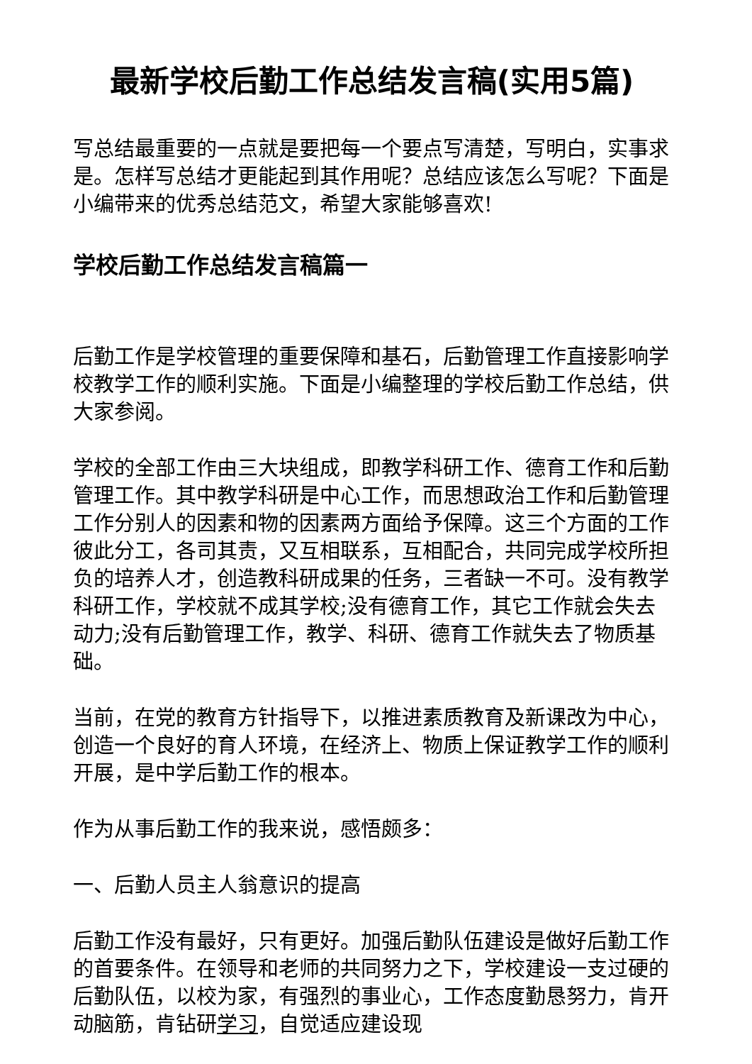最新学校后勤工作总结发言稿(实用5篇)
写总结最重要的一点就是要把每一个要点写清楚，写明白，实事求是。怎样写总结才更能起到其作用呢？总结应该怎么写呢？下面是小编带来的优秀总结范文，希望大家能够喜欢!
学校后勤工作总结发言稿篇一
后勤工作是学校管理的重要保障和基石，后勤管理工作直接影响学校教学工作的顺利实施。下面是小编整理的学校后勤工作总结，供大家参阅。
学校的全部工作由三大块组成，即教学科研工作、德育工作和后勤管理工作。其中教学科研是中心工作，而思想政治工作和后勤管理工作分别人的因素和物的因素两方面给予保障。这三个方面的工作彼此分工，各司其责，又互相联系，互相配合，共同完成学校所担负的培养人才，创造教科研成果的任务，三者缺一不可。没有教学科研工作，学校就不成其学校;没有德育工作，其它工作就会失去动力;没有后勤管理工作，教学、科研、德育工作就失去了物质基础。
当前，在党的教育方针指导下，以推进素质教育及新课改为中心，创造一个良好的育人环境，在经济上、物质上保证教学工作的顺利开展，是中学后勤工作的根本。
作为从事后勤工作的我来说，感悟颇多：
一、后勤人员主人翁意识的提高
后勤工作没有最好，只有更好。加强后勤队伍建设是做好后勤工作的首要条件。在领导和老师的共同努力之下，学校建设一支过硬的后勤队伍，以校为家，有强烈的事业心，工作态度勤恳努力，肯开动脑筋，肯钻研学习，自觉适应建设现